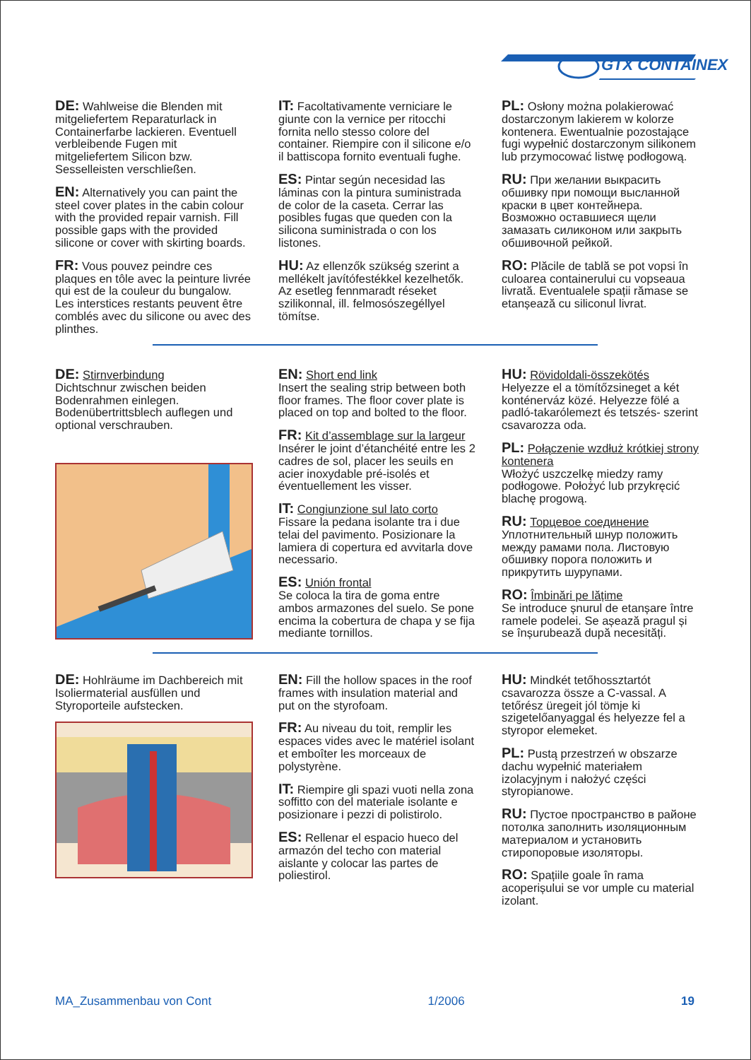GTX CONTAINEX
DE: Wahlweise die Blenden mit mitgeliefertem Reparaturlack in Containerfarbe lackieren. Eventuell verbleibende Fugen mit mitgeliefertem Silicon bzw. Sesselleisten verschließen.
EN: Alternatively you can paint the steel cover plates in the cabin colour with the provided repair varnish. Fill possible gaps with the provided silicone or cover with skirting boards.
FR: Vous pouvez peindre ces plaques en tôle avec la peinture livrée qui est de la couleur du bungalow. Les interstices restants peuvent être comblés avec du silicone ou avec des plinthes.
IT: Facoltativamente verniciare le giunte con la vernice per ritocchi fornita nello stesso colore del container. Riempire con il silicone e/o il battiscopa fornito eventuali fughe.
ES: Pintar según necesidad las láminas con la pintura suministrada de color de la caseta. Cerrar las posibles fugas que queden con la silicona suministrada o con los listones.
HU: Az ellenzők szükség szerint a mellékelt javítófestékkel kezelhetők. Az esetleg fennmaradt réseket szilikonnal, ill. felmosószegéllyel tömítse.
PL: Osłony można polakierować dostarczonym lakierem w kolorze kontenera. Ewentualnie pozostające fugi wypełnić dostarczonym silikonem lub przymocować listwę podłogową.
RU: При желании выкрасить обшивку при помощи высланной краски в цвет контейнера. Возможно оставшиеся щели замазать силиконом или закрыть обшивочной рейкой.
RO: Plăcile de tablă se pot vopsi în culoarea containerului cu vopseaua livrată. Eventualele spații rămase se etanșează cu siliconul livrat.
DE: Stirnverbindung
Dichtschnur zwischen beiden Bodenrahmen einlegen. Bodenübertrittsblech auflegen und optional verschrauben.
EN: Short end link
Insert the sealing strip between both floor frames. The floor cover plate is placed on top and bolted to the floor.
FR: Kit d’assemblage sur la largeur
Insérer le joint d’étanchéité entre les 2 cadres de sol, placer les seuils en acier inoxydable pré-isolés et éventuellement les visser.
IT: Congiunzione sul lato corto
Fissare la pedana isolante tra i due telai del pavimento. Posizionare la lamiera di copertura ed avvitarla dove necessario.
ES: Unión frontal
Se coloca la tira de goma entre ambos armazones del suelo. Se pone encima la cobertura de chapa y se fija mediante tornillos.
HU: Rövidoldali-összekötés
Helyezze el a tömítőzsineget a két konténerváz közé. Helyezze fölé a padló-takarólemezt és tetszés- szerint csavarozza oda.
PL: Połączenie wzdłuż krótkiej strony kontenera
Włożyć uszczelkę miedzy ramy podłogowe. Położyć lub przykręcić blachę progową.
RU: Торцевое соединение
Уплотнительный шнур положить между рамами пола. Листовую обшивку порога положить и прикрутить шурупами.
RO: Îmbinări pe lățime
Se introduce șnurul de etanșare între ramele podelei. Se așează pragul și se înșurubează după necesități.
DE: Hohlräume im Dachbereich mit Isoliermaterial ausfüllen und Styroporteile aufstecken.
EN: Fill the hollow spaces in the roof frames with insulation material and put on the styrofoam.
FR: Au niveau du toit, remplir les espaces vides avec le matériel isolant et emboîter les morceaux de polystyrène.
IT: Riempire gli spazi vuoti nella zona soffitto con del materiale isolante e posizionare i pezzi di polistirolo.
ES: Rellenar el espacio hueco del armazón del techo con material aislante y colocar las partes de poliestirol.
HU: Mindkét tetőhossztartót csavarozza össze a C-vassal. A tetőrész üregeit jól tömje ki szigetelőanyaggal és helyezze fel a styropor elemeket.
PL: Pustą przestrzeń w obszarze dachu wypełnić materiałem izolacyjnym i nałożyć części styropianowe.
RU: Пустое пространство в районе потолка заполнить изоляционным материалом и установить стиропоровые изоляторы.
RO: Spațiile goale în rama acoperișului se vor umple cu material izolant.
MA_Zusammenbau von Cont 1/2006 19